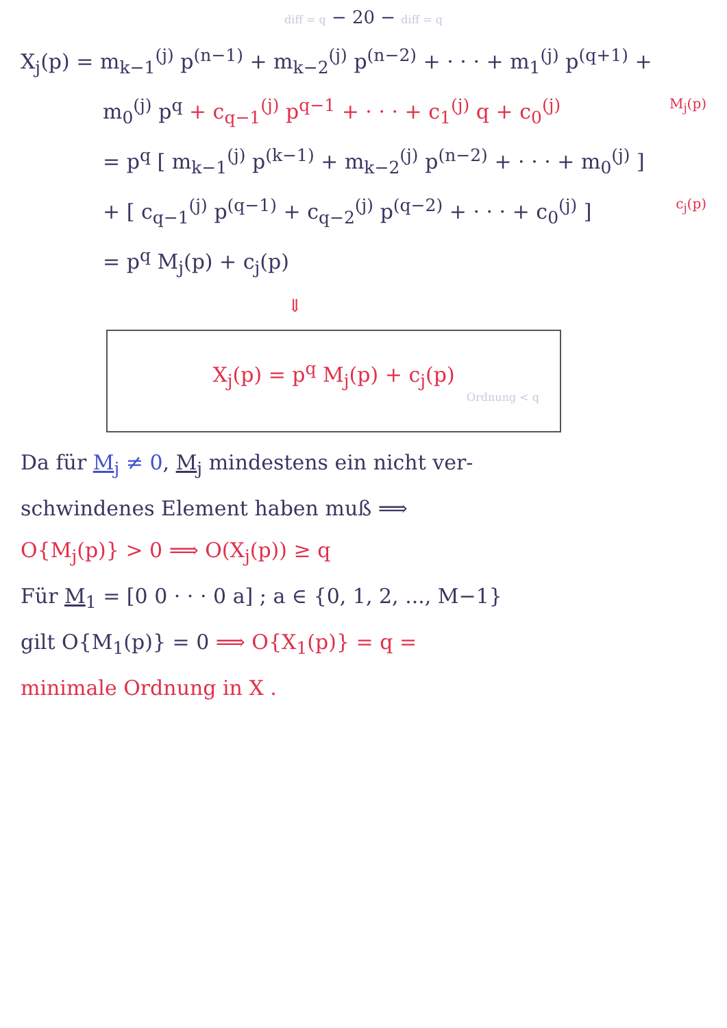diff = q − 20 − diff = q
X<sub>j</sub>(p) = m<sub>k−1</sub><sup>(j)</sup> p<sup>(n−1)</sup> + m<sub>k−2</sub><sup>(j)</sup> p<sup>(n−2)</sup> + · · · + m<sub>1</sub><sup>(j)</sup> p<sup>(q+1)</sup> +
m<sub>0</sub><sup>(j)</sup> p<sup>q</sup> + c<sub>q−1</sub><sup>(j)</sup> p<sup>q−1</sup> + · · · + c<sub>1</sub><sup>(j)</sup> q + c<sub>0</sub><sup>(j)</sup> M<sub>j</sub>(p)
= p<sup>q</sup> [ m<sub>k−1</sub><sup>(j)</sup> p<sup>(k−1)</sup> + m<sub>k−2</sub><sup>(j)</sup> p<sup>(n−2)</sup> + · · · + m<sub>0</sub><sup>(j)</sup> ]
+ [ c<sub>q−1</sub><sup>(j)</sup> p<sup>(q−1)</sup> + c<sub>q−2</sub><sup>(j)</sup> p<sup>(q−2)</sup> + · · · + c<sub>0</sub><sup>(j)</sup> ] c<sub>j</sub>(p)
= p<sup>q</sup> M<sub>j</sub>(p) + c<sub>j</sub>(p)
⇓
X<sub>j</sub>(p) = p<sup>q</sup> M<sub>j</sub>(p) + c<sub>j</sub>(p)
Ordnung < q
Da für M<sub>j</sub> ≠ 0, M<sub>j</sub> mindestens ein nicht ver-
schwindenes Element haben muß ⟹
O{M<sub>j</sub>(p)} > 0 ⟹ O(X<sub>j</sub>(p)) ≥ q
Für M<sub>1</sub> = [0 0 · · · 0 a] ; a ∈ {0, 1, 2, ..., M−1}
gilt O{M<sub>1</sub>(p)} = 0 ⟹ O{X<sub>1</sub>(p)} = q =
minimale Ordnung in X .